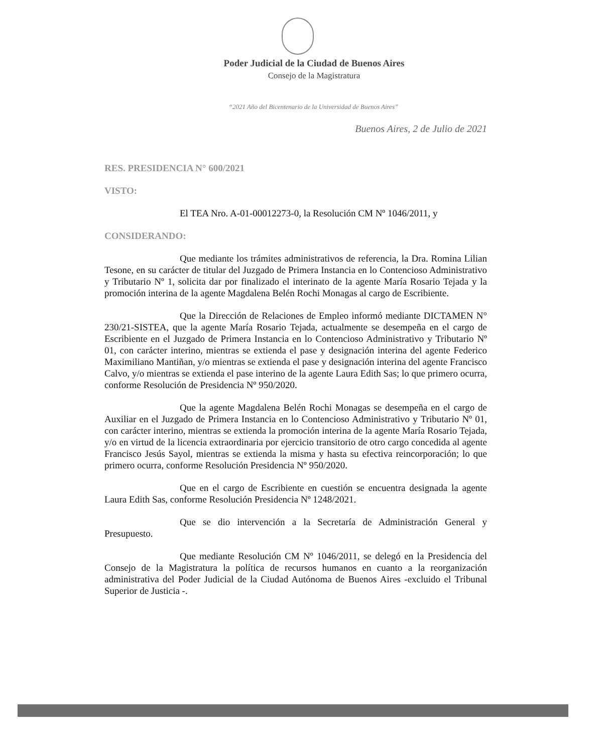Poder Judicial de la Ciudad de Buenos Aires
Consejo de la Magistratura
“2021 Año del Bicentenario de la Universidad de Buenos Aires”
Buenos Aires, 2 de Julio de 2021
RES. PRESIDENCIA N° 600/2021
VISTO:
El TEA Nro. A-01-00012273-0, la Resolución CM Nº 1046/2011, y
CONSIDERANDO:
Que mediante los trámites administrativos de referencia, la Dra. Romina Lilian Tesone, en su carácter de titular del Juzgado de Primera Instancia en lo Contencioso Administrativo y Tributario Nº 1, solicita dar por finalizado el interinato de la agente María Rosario Tejada y la promoción interina de la agente Magdalena Belén Rochi Monagas al cargo de Escribiente.
Que la Dirección de Relaciones de Empleo informó mediante DICTAMEN N° 230/21-SISTEA, que la agente María Rosario Tejada, actualmente se desempeña en el cargo de Escribiente en el Juzgado de Primera Instancia en lo Contencioso Administrativo y Tributario Nº 01, con carácter interino, mientras se extienda el pase y designación interina del agente Federico Maximiliano Mantiñan, y/o mientras se extienda el pase y designación interina del agente Francisco Calvo, y/o mientras se extienda el pase interino de la agente Laura Edith Sas; lo que primero ocurra, conforme Resolución de Presidencia Nº 950/2020.
Que la agente Magdalena Belén Rochi Monagas se desempeña en el cargo de Auxiliar en el Juzgado de Primera Instancia en lo Contencioso Administrativo y Tributario Nº 01, con carácter interino, mientras se extienda la promoción interina de la agente María Rosario Tejada, y/o en virtud de la licencia extraordinaria por ejercicio transitorio de otro cargo concedida al agente Francisco Jesús Sayol, mientras se extienda la misma y hasta su efectiva reincorporación; lo que primero ocurra, conforme Resolución Presidencia Nº 950/2020.
Que en el cargo de Escribiente en cuestión se encuentra designada la agente Laura Edith Sas, conforme Resolución Presidencia Nº 1248/2021.
Que se dio intervención a la Secretaría de Administración General y Presupuesto.
Que mediante Resolución CM Nº 1046/2011, se delegó en la Presidencia del Consejo de la Magistratura la política de recursos humanos en cuanto a la reorganización administrativa del Poder Judicial de la Ciudad Autónoma de Buenos Aires -excluido el Tribunal Superior de Justicia -.